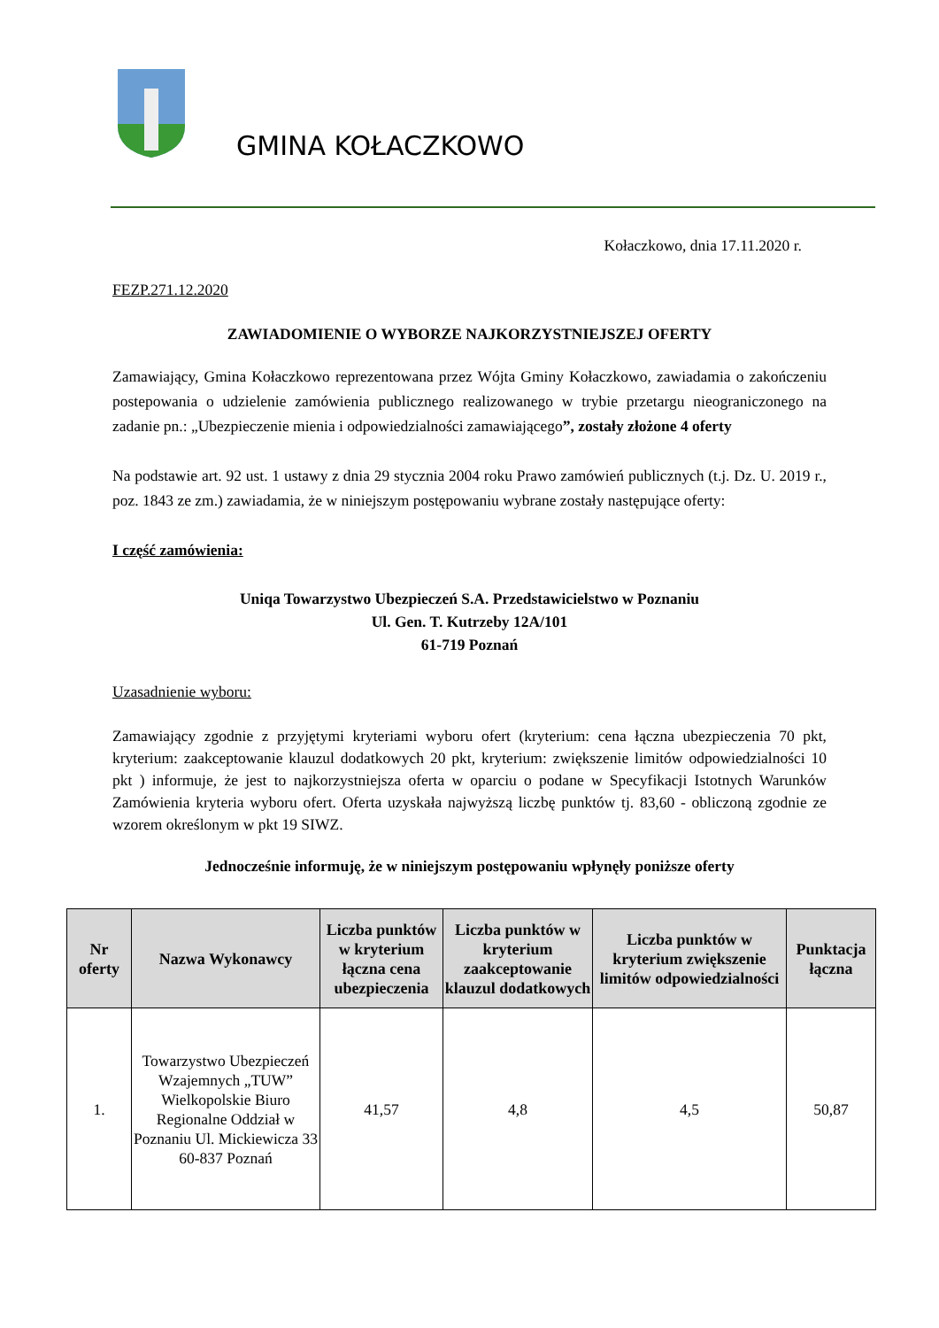GMINA KOŁACZKOWO
Kołaczkowo, dnia 17.11.2020 r.
FEZP.271.12.2020
ZAWIADOMIENIE O WYBORZE NAJKORZYSTNIEJSZEJ OFERTY
Zamawiający, Gmina Kołaczkowo reprezentowana przez Wójta Gminy Kołaczkowo, zawiadamia o zakończeniu postepowania o udzielenie zamówienia publicznego realizowanego w trybie przetargu nieograniczonego na zadanie pn.: „Ubezpieczenie mienia i odpowiedzialności zamawiającego”, zostały złożone 4 oferty
Na podstawie art. 92 ust. 1 ustawy z dnia 29 stycznia 2004 roku Prawo zamówień publicznych (t.j. Dz. U. 2019 r., poz. 1843 ze zm.) zawiadamia, że w niniejszym postępowaniu wybrane zostały następujące oferty:
I część zamówienia:
Uniqa Towarzystwo Ubezpieczeń S.A. Przedstawicielstwo w Poznaniu
Ul. Gen. T. Kutrzeby 12A/101
61-719 Poznań
Uzasadnienie wyboru:
Zamawiający zgodnie z przyjętymi kryteriami wyboru ofert (kryterium: cena łączna ubezpieczenia 70 pkt, kryterium: zaakceptowanie klauzul dodatkowych 20 pkt, kryterium: zwiększenie limitów odpowiedzialności 10 pkt ) informuje, że jest to najkorzystniejsza oferta w oparciu o podane w Specyfikacji Istotnych Warunków Zamówienia kryteria wyboru ofert. Oferta uzyskała najwyższą liczbę punktów tj. 83,60 - obliczoną zgodnie ze wzorem określonym w pkt 19 SIWZ.
Jednocześnie informuję, że w niniejszym postępowaniu wpłynęły poniższe oferty
| Nr oferty | Nazwa Wykonawcy | Liczba punktów w kryterium łączna cena ubezpieczenia | Liczba punktów w kryterium zaakceptowanie klauzul dodatkowych | Liczba punktów w kryterium zwiększenie limitów odpowiedzialności | Punktacja łączna |
| --- | --- | --- | --- | --- | --- |
| 1. | Towarzystwo Ubezpieczeń Wzajemnych „TUW” Wielkopolskie Biuro Regionalne Oddział w Poznaniu Ul. Mickiewicza 33 60-837 Poznań | 41,57 | 4,8 | 4,5 | 50,87 |